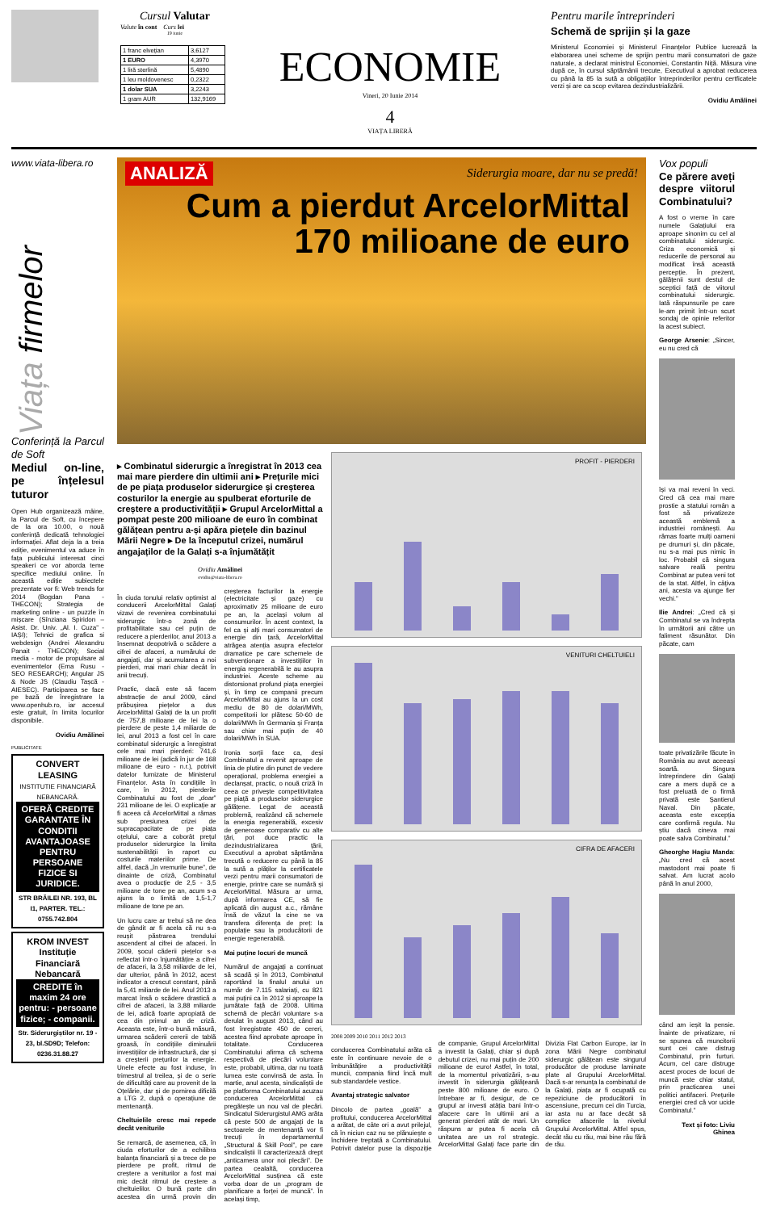Cursul Valutar
Valute în cont Curs lei
19 iunie
| 1 franc elvețian | 3,6127 |
| 1 EURO | 4,3970 |
| 1 liră sterlină | 5,4890 |
| 1 leu moldovenesc | 0,2322 |
| 1 dolar SUA | 3,2243 |
| 1 gram AUR | 132,9169 |
ECONOMIE
Vineri, 20 Iunie 2014
4
VIAȚA LIBERĂ
Pentru marile întreprinderi
Schemă de sprijin și la gaze
Ministerul Economiei și Ministerul Finanțelor Publice lucrează la elaborarea unei scheme de sprijin pentru marii consumatori de gaze naturale, a declarat ministrul Economiei, Constantin Niță. Măsura vine după ce, în cursul săptămânii trecute, Executivul a aprobat reducerea cu până la 85 la sută a obligațiilor întreprinderilor pentru certficatele verzi și are ca scop evitarea dezindustrializării.
Ovidiu Amălinei
www.viata-libera.ro
Viața firmelor
Conferință la Parcul de Soft
Mediul on-line, pe înțelesul tuturor
Open Hub organizează mâine, la Parcul de Soft, cu începere de la ora 10.00, o nouă conferință dedicată tehnologiei informației. Aflat deja la a treia ediție, evenimentul va aduce în fața publicului interesat cinci speakeri ce vor aborda teme specifice mediului online. În această ediție subiectele prezentate vor fi: Web trends for 2014 (Bogdan Pana - THECON); Strategia de marketing online - un puzzle în mișcare (Sînziana Spiridon – Asist. Dr. Univ. „Al. I. Cuza” - IAȘI); Tehnici de grafica si webdesign (Andrei Alexandru Panait - THECON); Social media - motor de propulsare al evenimentelor (Ema Rusu - SEO RESEARCH); Angular JS & Node JS (Claudiu Tașcă - AIESEC). Participarea se face pe bază de înregistrare la www.openhub.ro, iar accesul este gratuit, în limita locurilor disponibile.
Ovidiu Amălinei
PUBLICITATE
CONVERT LEASING
INSTITUTIE FINANCIARĂ NEBANCARĂ.
OFERĂ CREDITE GARANTATE ÎN CONDITII AVANTAJOASE PENTRU PERSOANE FIZICE SI JURIDICE.
STR BRĂILEI NR. 193, BL I1, PARTER. TEL.: 0755.742.804
KROM INVEST
Instituție Financiară Nebancară
CREDITE în maxim 24 ore pentru: - persoane fizice; - companii.
Str. Siderurgiștilor nr. 19 - 23, bl.SD9D; Telefon: 0236.31.88.27
ANALIZĂ
Siderurgia moare, dar nu se predă!
Cum a pierdut ArcelorMittal 170 milioane de euro
▸ Combinatul siderurgic a înregistrat în 2013 cea mai mare pierdere din ultimii ani ▸ Prețurile mici de pe piața produselor siderurgice și creșterea costurilor la energie au spulberat eforturile de creștere a productivității ▸ Grupul ArcelorMittal a pompat peste 200 milioane de euro în combinat gălățean pentru a-și apăra piețele din bazinul Mării Negre ▸ De la începutul crizei, numărul angajaților de la Galați s-a înjumătățit
Ovidiu Amălinei
ovidiu@viata-libera.ro
În ciuda tonului relativ optimist al conducerii ArcelorMittal Galați vizavi de revenirea combinatului siderurgic într-o zonă de profitabilitate sau cel puțin de reducere a pierderilor, anul 2013 a însemnat deopotrivă o scădere a cifrei de afaceri, a numărului de angajați, dar și acumularea a noi pierderi, mai mari chiar decât în anii trecuți.
Practic, dacă este să facem abstracție de anul 2009, când prăbușirea piețelor a dus ArcelorMittal Galați de la un profit de 757,8 milioane de lei la o pierdere de peste 1,4 miliarde de lei, anul 2013 a fost cel în care combinatul siderurgic a înregistrat cele mai mari pierderi: 741,6 milioane de lei (adică în jur de 168 milioane de euro - n.r.), potrivit datelor furnizate de Ministerul Finanțelor. Asta în condițiile în care, în 2012, pierderile Combinatului au fost de „doar” 231 milioane de lei. O explicație ar fi aceea că ArcelorMittal a rămas sub presiunea crizei de supracapacitate de pe piața oțelului, care a coborât prețul produselor siderurgice la limita sustenabilității în raport cu costurile materiilor prime. De altfel, dacă „în vremurile bune”, de dinainte de criză, Combinatul avea o producție de 2,5 - 3,5 milioane de tone pe an, acum s-a ajuns la o limită de 1,5-1,7 milioane de tone pe an.
Un lucru care ar trebui să ne dea de gândit ar fi acela că nu s-a reușit păstrarea trendului ascendent al cifrei de afaceri. În 2009, șocul căderii piețelor s-a reflectat într-o înjumătățire a cifrei de afaceri, la 3,58 miliarde de lei, dar ulterior, până în 2012, acest indicator a crescut constant, până la 5,41 miliarde de lei. Anul 2013 a marcat însă o scădere drastică a cifrei de afaceri, la 3,88 miliarde de lei, adică foarte apropiată de cea din primul an de criză. Aceasta este, într-o bună măsură, urmarea scăderii cererii de tablă groasă, în condițiile diminuării investițiilor de infrastructură, dar și a creșterii prețurilor la energie. Unele efecte au fost induse, în trimestrul al treilea, și de o serie de dificultăți care au provenit de la Oțelărie, dar și de pornirea dificilă a LTG 2, după o operațiune de mentenanță.
Cheltuielile cresc mai repede decât veniturile
Se remarcă, de asemenea, că, în ciuda eforturilor de a echilibra balanța financiară și a trece de pe pierdere pe profit, ritmul de creștere a veniturilor a fost mai mic decât ritmul de creștere a cheltuielilor. O bună parte din acestea din urmă provin din creșterea facturilor la energie (electricitate și gaze) cu aproximativ 25 milioane de euro pe an, la același volum al consumurilor. În acest context, la fel ca și alți mari consumatori de energie din țară, ArcelorMittal atrăgea atenția asupra efectelor dramatice pe care schemele de subvenționare a investițiilor în energia regenerabilă le au asupra industriei. Aceste scheme au distorsionat profund piața energiei și, în timp ce companii precum ArcelorMittal au ajuns la un cost mediu de 80 de dolari/MWh, competitorii lor plătesc 50-60 de dolari/MWh în Germania și Franța sau chiar mai puțin de 40 dolari/MWh în SUA.
Ironia sorții face ca, deși Combinatul a revenit aproape de linia de plutire din punct de vedere operațional, problema energiei a declanșat, practic, o nouă criză în ceea ce privește competitivitatea pe piață a produselor siderurgice gălățene. Legat de această problemă, realizând că schemele la energia regenerabilă, excesiv de generoase comparativ cu alte țări, pot duce practic la dezindustrializarea țării, Executivul a aprobat săptămâna trecută o reducere cu până la 85 la sută a plăților la certificatele verzi pentru marii consumatori de energie, printre care se numără și ArcelorMittal. Măsura ar urma, după informarea CE, să fie aplicată din august a.c., rămâne însă de văzut la cine se va transfera diferența de preț: la populație sau la producătorii de energie regenerabilă.
Mai puține locuri de muncă
Numărul de angajați a continuat să scadă și în 2013, Combinatul raportând la finalul anului un număr de 7.115 salariați, cu 821 mai puțini ca în 2012 și aproape la jumătate față de 2008. Ultima schemă de plecări voluntare s-a derulat în august 2013, când au fost înregistrate 450 de cereri, acestea fiind aprobate aproape în totalitate. Conducerea Combinatului afirma că schema respectivă de plecări voluntare este, probabil, ultima, dar nu toată lumea este convinsă de asta. În martie, anul acesta, sindicaliștii de pe platforma Combinatului acuzau conducerea ArcelorMittal că pregătește un nou val de plecări. Sindicatul Siderurgistul AMG arăta că peste 500 de angajați de la sectoarele de mentenanță vor fi trecuți în departamentul „Structural & Skill Pool”, pe care sindicaliștii îl caracterizează drept „anticamera unor noi plecări”. De partea cealaltă, conducerea ArcelorMittal susținea că este vorba doar de un „program de planificare a forței de muncă”. În același timp,
PROFIT - PIERDERI
VENITURI CHELTUIELI
CIFRA DE AFACERI
2008 2009 2010 2011 2012 2013
conducerea Combinatului arăta că este în continuare nevoie de o îmbunătățire a productivității muncii, compania fiind încă mult sub standardele vestice.
Avantaj strategic salvator
Dincolo de partea „goală” a profitului, conducerea ArcelorMittal a arătat, de câte ori a avut prilejul, că în niciun caz nu se plănuiește o închidere treptată a Combinatului. Potrivit datelor puse la dispoziție de companie, Grupul ArcelorMittal a investit la Galați, chiar și după debutul crizei, nu mai puțin de 200 milioane de euro! Astfel, în total, de la momentul privatizării, s-au investit în siderurgia gălățeană peste 800 milioane de euro. O întrebare ar fi, desigur, de ce grupul ar investi atâția bani într-o afacere care în ultimii ani a generat pierderi atât de mari. Un răspuns ar putea fi acela că unitatea are un rol strategic. ArcelorMittal Galați face parte din Divizia Flat Carbon Europe, iar în zona Mării Negre combinatul siderurgic gălățean este singurul producător de produse laminate plate al Grupului ArcelorMittal. Dacă s-ar renunța la combinatul de la Galați, piața ar fi ocupată cu repeziciune de producătorii în ascensiune, precum cei din Turcia, iar asta nu ar face decât să complice afacerile la nivelul Grupului ArcelorMittal. Altfel spus, decât rău cu rău, mai bine rău fără de rău.
Vox populi
Ce părere aveți despre viitorul Combinatului?
A fost o vreme în care numele Galațiului era aproape sinonim cu cel al combinatului siderurgic. Criza economică și reducerile de personal au modificat însă această percepție. În prezent, gălățenii sunt destul de sceptici față de viitorul combinatului siderurgic. Iată răspunsurile pe care le-am primit într-un scurt sondaj de opinie referitor la acest subiect.
George Arsenie: „Sincer, eu nu cred că
își va mai reveni în veci. Cred că cea mai mare prostie a statului român a fost să privatizeze această emblemă a industriei românești. Au rămas foarte mulți oameni pe drumuri și, din păcate, nu s-a mai pus nimic în loc. Probabil că singura salvare reală pentru Combinat ar putea veni tot de la stat. Altfel, în câțiva ani, acesta va ajunge fier vechi.”
Ilie Andrei: „Cred că și Combinatul se va îndrepta în următorii ani către un faliment răsunător. Din păcate, cam
toate privatizările făcute în România au avut aceeași soartă. Singura întreprindere din Galați care a mers după ce a fost preluată de o firmă privată este Șantierul Naval. Din păcate, aceasta este excepția care confirmă regula. Nu știu dacă cineva mai poate salva Combinatul.”
Gheorghe Hagiu Manda: „Nu cred că acest mastodont mai poate fi salvat. Am lucrat acolo până în anul 2000,
când am ieșit la pensie. Înainte de privatizare, ni se spunea că muncitorii sunt cei care distrug Combinatul, prin furturi. Acum, cel care distruge acest proces de locuri de muncă este chiar statul, prin practicarea unei politici antifaceri. Prețurile energiei cred că vor ucide Combinatul.”
Text și foto: Liviu Ghinea